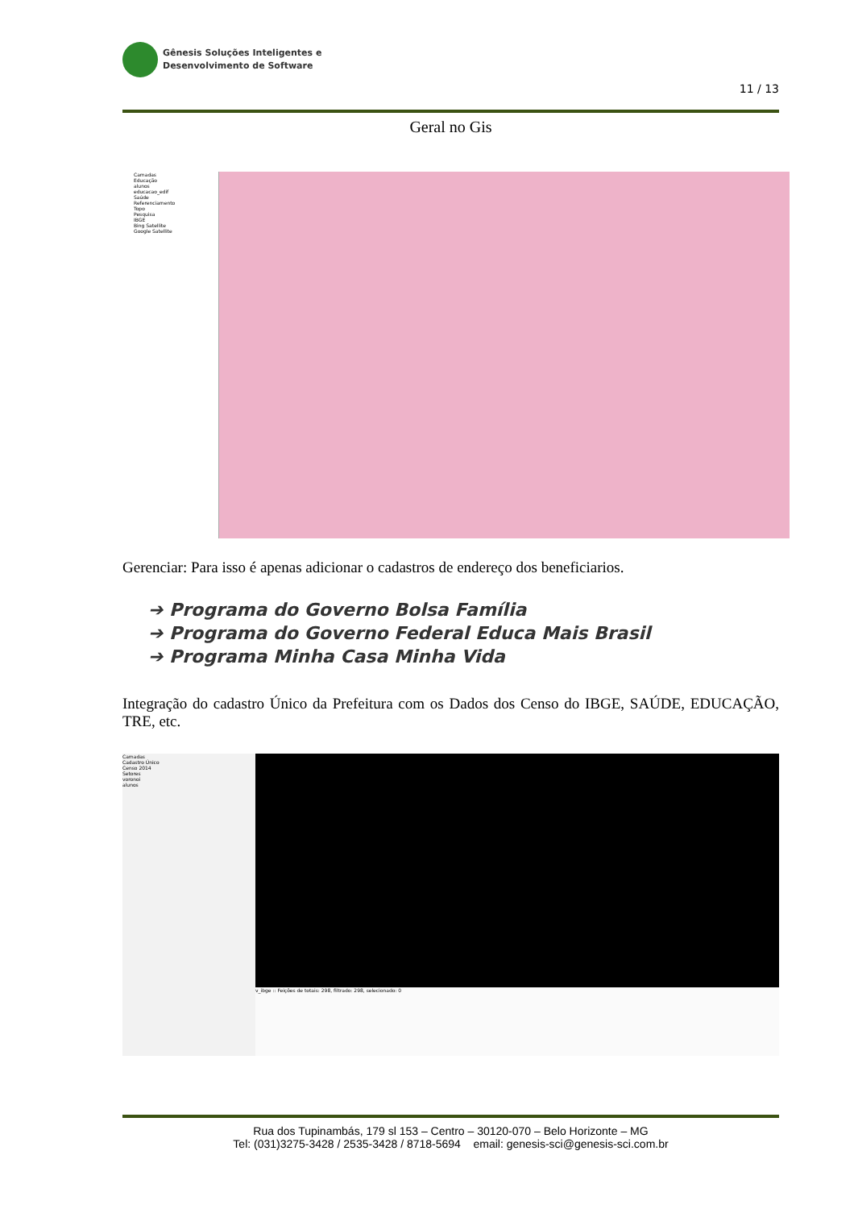Gênesis Soluções Inteligentes e
Desenvolvimento de Software
11 / 13
Geral no Gis
Camadas
Educação
alunos
educacao_edif
Saúde
Referenciamento
Topo
Pesquisa
IBGE
Bing Satellite
Google Satellite
Gerenciar: Para isso é apenas adicionar o cadastros de endereço dos beneficiarios.
➔ Programa do Governo Bolsa Família
➔ Programa do Governo Federal Educa Mais Brasil
➔ Programa Minha Casa Minha Vida
Integração do cadastro Único da Prefeitura com os Dados dos Censo do IBGE, SAÚDE, EDUCAÇÃO, TRE, etc.
Camadas
Cadastro Único
Censo 2014
Setores
voronoi
alunos
v_ibge :: Feições de totais: 298, filtrado: 298, selecionado: 0
Rua dos Tupinambás, 179 sl 153 – Centro – 30120-070 – Belo Horizonte – MG
Tel: (031)3275-3428 / 2535-3428 / 8718-5694 email: genesis-sci@genesis-sci.com.br